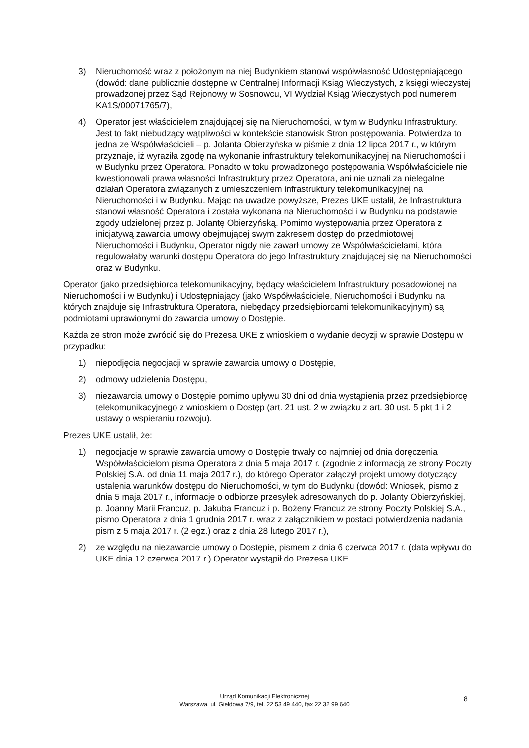3) Nieruchomość wraz z położonym na niej Budynkiem stanowi współwłasność Udostępniającego (dowód: dane publicznie dostępne w Centralnej Informacji Ksiąg Wieczystych, z księgi wieczystej prowadzonej przez Sąd Rejonowy w Sosnowcu, VI Wydział Ksiąg Wieczystych pod numerem KA1S/00071765/7),
4) Operator jest właścicielem znajdującej się na Nieruchomości, w tym w Budynku Infrastruktury. Jest to fakt niebudzący wątpliwości w kontekście stanowisk Stron postępowania. Potwierdza to jedna ze Współwłaścicieli – p. Jolanta Obierzyńska w piśmie z dnia 12 lipca 2017 r., w którym przyznaje, iż wyraziła zgodę na wykonanie infrastruktury telekomunikacyjnej na Nieruchomości i w Budynku przez Operatora. Ponadto w toku prowadzonego postępowania Współwłaściciele nie kwestionowali prawa własności Infrastruktury przez Operatora, ani nie uznali za nielegalne działań Operatora związanych z umieszczeniem infrastruktury telekomunikacyjnej na Nieruchomości i w Budynku. Mając na uwadze powyższe, Prezes UKE ustalił, że Infrastruktura stanowi własność Operatora i została wykonana na Nieruchomości i w Budynku na podstawie zgody udzielonej przez p. Jolantę Obierzyńską. Pomimo występowania przez Operatora z inicjatywą zawarcia umowy obejmującej swym zakresem dostęp do przedmiotowej Nieruchomości i Budynku, Operator nigdy nie zawarł umowy ze Współwłaścicielami, która regulowałaby warunki dostępu Operatora do jego Infrastruktury znajdującej się na Nieruchomości oraz w Budynku.
Operator (jako przedsiębiorca telekomunikacyjny, będący właścicielem Infrastruktury posadowionej na Nieruchomości i w Budynku) i Udostępniający (jako Współwłaściciele, Nieruchomości i Budynku na których znajduje się Infrastruktura Operatora, niebędący przedsiębiorcami telekomunikacyjnym) są podmiotami uprawionymi do zawarcia umowy o Dostępie.
Każda ze stron może zwrócić się do Prezesa UKE z wnioskiem o wydanie decyzji w sprawie Dostępu w przypadku:
1) niepodjęcia negocjacji w sprawie zawarcia umowy o Dostępie,
2) odmowy udzielenia Dostępu,
3) niezawarcia umowy o Dostępie pomimo upływu 30 dni od dnia wystąpienia przez przedsiębiorcę telekomunikacyjnego z wnioskiem o Dostęp (art. 21 ust. 2 w związku z art. 30 ust. 5 pkt 1 i 2 ustawy o wspieraniu rozwoju).
Prezes UKE ustalił, że:
1) negocjacje w sprawie zawarcia umowy o Dostępie trwały co najmniej od dnia doręczenia Współwłaścicielom pisma Operatora z dnia 5 maja 2017 r. (zgodnie z informacją ze strony Poczty Polskiej S.A. od dnia 11 maja 2017 r.), do którego Operator załączył projekt umowy dotyczący ustalenia warunków dostępu do Nieruchomości, w tym do Budynku (dowód: Wniosek, pismo z dnia 5 maja 2017 r., informacje o odbiorze przesyłek adresowanych do p. Jolanty Obierzyńskiej, p. Joanny Marii Francuz, p. Jakuba Francuz i p. Bożeny Francuz ze strony Poczty Polskiej S.A., pismo Operatora z dnia 1 grudnia 2017 r. wraz z załącznikiem w postaci potwierdzenia nadania pism z 5 maja 2017 r. (2 egz.) oraz z dnia 28 lutego 2017 r.),
2) ze względu na niezawarcie umowy o Dostępie, pismem z dnia 6 czerwca 2017 r. (data wpływu do UKE dnia 12 czerwca 2017 r.) Operator wystąpił do Prezesa UKE
Urząd Komunikacji Elektronicznej
Warszawa, ul. Giełdowa 7/9, tel. 22 53 49 440, fax 22 32 99 640
8